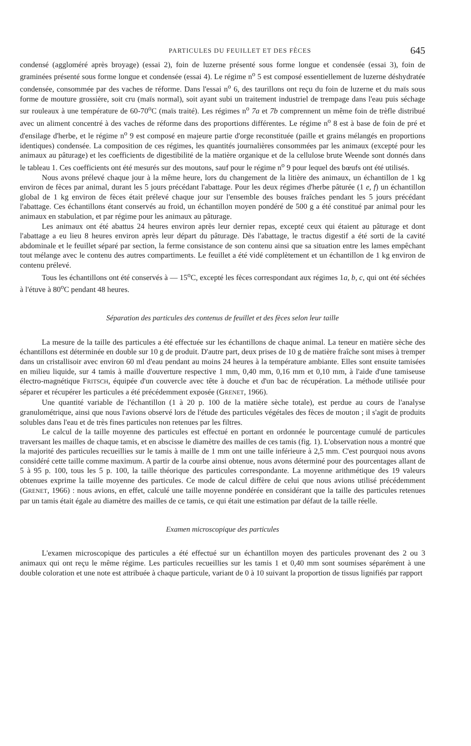PARTICULES DU FEUILLET ET DES FÈCES 645
condensé (aggloméré après broyage) (essai 2), foin de luzerne présenté sous forme longue et condensée (essai 3), foin de graminées présenté sous forme longue et condensée (essai 4). Le régime n<sup>o</sup> 5 est composé essentiellement de luzerne déshydratée condensée, consommée par des vaches de réforme. Dans l'essai n<sup>o</sup> 6, des taurillons ont reçu du foin de luzerne et du maïs sous forme de mouture grossière, soit cru (maïs normal), soit ayant subi un traitement industriel de trempage dans l'eau puis séchage sur rouleaux à une température de 60-70<sup>o</sup>C (maïs traité). Les régimes n<sup>o</sup> 7a et 7b comprennent un même foin de trèfle distribué avec un aliment concentré à des vaches de réforme dans des proportions différentes. Le régime n<sup>o</sup> 8 est à base de foin de pré et d'ensilage d'herbe, et le régime n<sup>o</sup> 9 est composé en majeure partie d'orge reconstituée (paille et grains mélangés en proportions identiques) condensée. La composition de ces régimes, les quantités journalières consommées par les animaux (excepté pour les animaux au pâturage) et les coefficients de digestibilité de la matière organique et de la cellulose brute Weende sont donnés dans le tableau 1. Ces coefficients ont été mesurés sur des moutons, sauf pour le régime n<sup>o</sup> 9 pour lequel des bœufs ont été utilisés.
Nous avons prélevé chaque jour à la même heure, lors du changement de la litière des animaux, un échantillon de 1 kg environ de fèces par animal, durant les 5 jours précédant l'abattage. Pour les deux régimes d'herbe pâturée (1 e, f) un échantillon global de 1 kg environ de fèces était prélevé chaque jour sur l'ensemble des bouses fraîches pendant les 5 jours précédant l'abattage. Ces échantillons étant conservés au froid, un échantillon moyen pondéré de 500 g a été constitué par animal pour les animaux en stabulation, et par régime pour les animaux au pâturage.
Les animaux ont été abattus 24 heures environ après leur dernier repas, excepté ceux qui étaient au pâturage et dont l'abattage a eu lieu 8 heures environ après leur départ du pâturage. Dès l'abattage, le tractus digestif a été sorti de la cavité abdominale et le feuillet séparé par section, la ferme consistance de son contenu ainsi que sa situation entre les lames empêchant tout mélange avec le contenu des autres compartiments. Le feuillet a été vidé complètement et un échantillon de 1 kg environ de contenu prélevé.
Tous les échantillons ont été conservés à — 15<sup>o</sup>C, excepté les fèces correspondant aux régimes 1a, b, c, qui ont été séchées à l'étuve à 80<sup>o</sup>C pendant 48 heures.
Séparation des particules des contenus de feuillet et des fèces selon leur taille
La mesure de la taille des particules a été effectuée sur les échantillons de chaque animal. La teneur en matière sèche des échantillons est déterminée en double sur 10 g de produit. D'autre part, deux prises de 10 g de matière fraîche sont mises à tremper dans un cristallisoir avec environ 60 ml d'eau pendant au moins 24 heures à la température ambiante. Elles sont ensuite tamisées en milieu liquide, sur 4 tamis à maille d'ouverture respective 1 mm, 0,40 mm, 0,16 mm et 0,10 mm, à l'aide d'une tamiseuse électro-magnétique FRITSCH, équipée d'un couvercle avec tête à douche et d'un bac de récupération. La méthode utilisée pour séparer et récupérer les particules a été précédemment exposée (GRENET, 1966).
Une quantité variable de l'échantillon (1 à 20 p. 100 de la matière sèche totale), est perdue au cours de l'analyse granulométrique, ainsi que nous l'avions observé lors de l'étude des particules végétales des fèces de mouton ; il s'agit de produits solubles dans l'eau et de très fines particules non retenues par les filtres.
Le calcul de la taille moyenne des particules est effectué en portant en ordonnée le pourcentage cumulé de particules traversant les mailles de chaque tamis, et en abscisse le diamètre des mailles de ces tamis (fig. 1). L'observation nous a montré que la majorité des particules recueillies sur le tamis à maille de 1 mm ont une taille inférieure à 2,5 mm. C'est pourquoi nous avons considéré cette taille comme maximum. A partir de la courbe ainsi obtenue, nous avons déterminé pour des pourcentages allant de 5 à 95 p. 100, tous les 5 p. 100, la taille théorique des particules correspondante. La moyenne arithmétique des 19 valeurs obtenues exprime la taille moyenne des particules. Ce mode de calcul diffère de celui que nous avions utilisé précédemment (GRENET, 1966) : nous avions, en effet, calculé une taille moyenne pondérée en considérant que la taille des particules retenues par un tamis était égale au diamètre des mailles de ce tamis, ce qui était une estimation par défaut de la taille réelle.
Examen microscopique des particules
L'examen microscopique des particules a été effectué sur un échantillon moyen des particules provenant des 2 ou 3 animaux qui ont reçu le même régime. Les particules recueillies sur les tamis 1 et 0,40 mm sont soumises séparément à une double coloration et une note est attribuée à chaque particule, variant de 0 à 10 suivant la proportion de tissus lignifiés par rapport